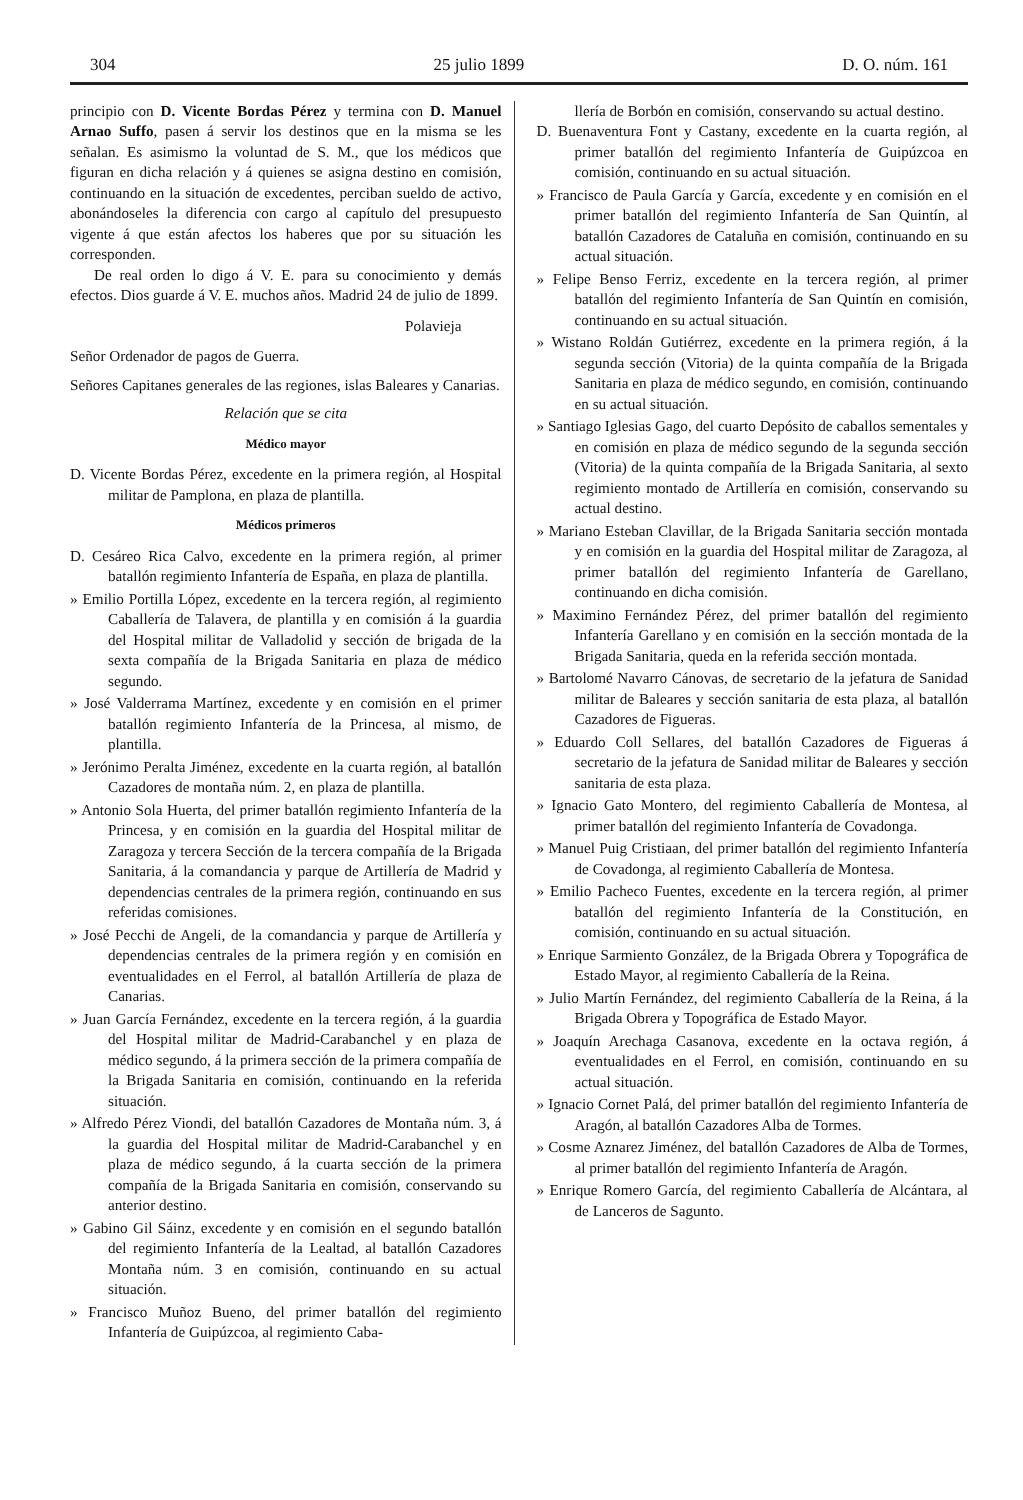304 25 julio 1899 D. O. núm. 161
principio con D. Vicente Bordas Pérez y termina con D. Manuel Arnao Suffo, pasen á servir los destinos que en la misma se les señalan. Es asimismo la voluntad de S. M., que los médicos que figuran en dicha relación y á quienes se asigna destino en comisión, continuando en la situación de excedentes, perciban sueldo de activo, abonándoseles la diferencia con cargo al capítulo del presupuesto vigente á que están afectos los haberes que por su situación les corresponden.
De real orden lo digo á V. E. para su conocimiento y demás efectos. Dios guarde á V. E. muchos años. Madrid 24 de julio de 1899.
Polavieja
Señor Ordenador de pagos de Guerra.
Señores Capitanes generales de las regiones, islas Baleares y Canarias.
Relación que se cita
Médico mayor
D. Vicente Bordas Pérez, excedente en la primera región, al Hospital militar de Pamplona, en plaza de plantilla.
Médicos primeros
D. Cesáreo Rica Calvo, excedente en la primera región, al primer batallón regimiento Infantería de España, en plaza de plantilla.
» Emilio Portilla López, excedente en la tercera región, al regimiento Caballería de Talavera, de plantilla y en comisión á la guardia del Hospital militar de Valladolid y sección de brigada de la sexta compañía de la Brigada Sanitaria en plaza de médico segundo.
» José Valderrama Martínez, excedente y en comisión en el primer batallón regimiento Infantería de la Princesa, al mismo, de plantilla.
» Jerónimo Peralta Jiménez, excedente en la cuarta región, al batallón Cazadores de montaña núm. 2, en plaza de plantilla.
» Antonio Sola Huerta, del primer batallón regimiento Infantería de la Princesa, y en comisión en la guardia del Hospital militar de Zaragoza y tercera Sección de la tercera compañía de la Brigada Sanitaria, á la comandancia y parque de Artillería de Madrid y dependencias centrales de la primera región, continuando en sus referidas comisiones.
» José Pecchi de Angeli, de la comandancia y parque de Artillería y dependencias centrales de la primera región y en comisión en eventualidades en el Ferrol, al batallón Artillería de plaza de Canarias.
» Juan García Fernández, excedente en la tercera región, á la guardia del Hospital militar de Madrid-Carabanchel y en plaza de médico segundo, á la primera sección de la primera compañía de la Brigada Sanitaria en comisión, continuando en la referida situación.
» Alfredo Pérez Viondi, del batallón Cazadores de Montaña núm. 3, á la guardia del Hospital militar de Madrid-Carabanchel y en plaza de médico segundo, á la cuarta sección de la primera compañía de la Brigada Sanitaria en comisión, conservando su anterior destino.
» Gabino Gil Sáinz, excedente y en comisión en el segundo batallón del regimiento Infantería de la Lealtad, al batallón Cazadores Montaña núm. 3 en comisión, continuando en su actual situación.
» Francisco Muñoz Bueno, del primer batallón del regimiento Infantería de Guipúzcoa, al regimiento Caba-
llería de Borbón en comisión, conservando su actual destino.
D. Buenaventura Font y Castany, excedente en la cuarta región, al primer batallón del regimiento Infantería de Guipúzcoa en comisión, continuando en su actual situación.
» Francisco de Paula García y García, excedente y en comisión en el primer batallón del regimiento Infantería de San Quintín, al batallón Cazadores de Cataluña en comisión, continuando en su actual situación.
» Felipe Benso Ferriz, excedente en la tercera región, al primer batallón del regimiento Infantería de San Quintín en comisión, continuando en su actual situación.
» Wistano Roldán Gutiérrez, excedente en la primera región, á la segunda sección (Vitoria) de la quinta compañía de la Brigada Sanitaria en plaza de médico segundo, en comisión, continuando en su actual situación.
» Santiago Iglesias Gago, del cuarto Depósito de caballos sementales y en comisión en plaza de médico segundo de la segunda sección (Vitoria) de la quinta compañía de la Brigada Sanitaria, al sexto regimiento montado de Artillería en comisión, conservando su actual destino.
» Mariano Esteban Clavillar, de la Brigada Sanitaria sección montada y en comisión en la guardia del Hospital militar de Zaragoza, al primer batallón del regimiento Infantería de Garellano, continuando en dicha comisión.
» Maximino Fernández Pérez, del primer batallón del regimiento Infantería Garellano y en comisión en la sección montada de la Brigada Sanitaria, queda en la referida sección montada.
» Bartolomé Navarro Cánovas, de secretario de la jefatura de Sanidad militar de Baleares y sección sanitaria de esta plaza, al batallón Cazadores de Figueras.
» Eduardo Coll Sellares, del batallón Cazadores de Figueras á secretario de la jefatura de Sanidad militar de Baleares y sección sanitaria de esta plaza.
» Ignacio Gato Montero, del regimiento Caballería de Montesa, al primer batallón del regimiento Infantería de Covadonga.
» Manuel Puig Cristiaan, del primer batallón del regimiento Infantería de Covadonga, al regimiento Caballería de Montesa.
» Emilio Pacheco Fuentes, excedente en la tercera región, al primer batallón del regimiento Infantería de la Constitución, en comisión, continuando en su actual situación.
» Enrique Sarmiento González, de la Brigada Obrera y Topográfica de Estado Mayor, al regimiento Caballería de la Reina.
» Julio Martín Fernández, del regimiento Caballería de la Reina, á la Brigada Obrera y Topográfica de Estado Mayor.
» Joaquín Arechaga Casanova, excedente en la octava región, á eventualidades en el Ferrol, en comisión, continuando en su actual situación.
» Ignacio Cornet Palá, del primer batallón del regimiento Infantería de Aragón, al batallón Cazadores Alba de Tormes.
» Cosme Aznarez Jiménez, del batallón Cazadores de Alba de Tormes, al primer batallón del regimiento Infantería de Aragón.
» Enrique Romero García, del regimiento Caballería de Alcántara, al de Lanceros de Sagunto.